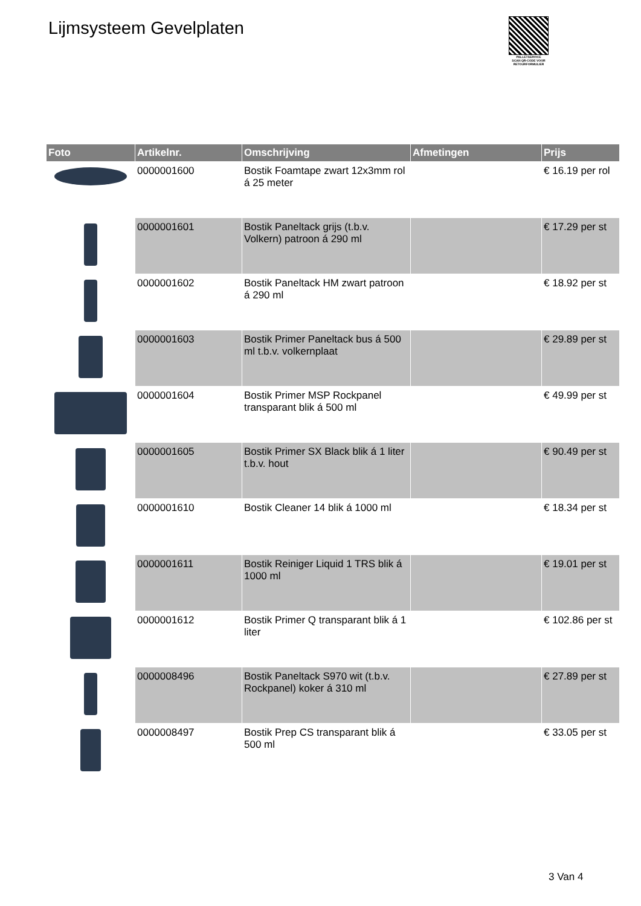Lijmsysteem Gevelplaten
PALLETSERVICE
SCAN QR-CODE VOOR RETOURFORMULIER
| Foto | Artikelnr. | Omschrijving | Afmetingen | Prijs |
| --- | --- | --- | --- | --- |
| | 0000001600 | Bostik Foamtape zwart 12x3mm rol á 25 meter | | € 16.19 per rol |
| | 0000001601 | Bostik Paneltack grijs (t.b.v. Volkern) patroon á 290 ml | | € 17.29 per st |
| | 0000001602 | Bostik Paneltack HM zwart patroon á 290 ml | | € 18.92 per st |
| | 0000001603 | Bostik Primer Paneltack bus á 500 ml t.b.v. volkernplaat | | € 29.89 per st |
| | 0000001604 | Bostik Primer MSP Rockpanel transparant blik á 500 ml | | € 49.99 per st |
| | 0000001605 | Bostik Primer SX Black blik á 1 liter t.b.v. hout | | € 90.49 per st |
| | 0000001610 | Bostik Cleaner 14 blik á 1000 ml | | € 18.34 per st |
| | 0000001611 | Bostik Reiniger Liquid 1 TRS blik á 1000 ml | | € 19.01 per st |
| | 0000001612 | Bostik Primer Q transparant blik á 1 liter | | € 102.86 per st |
| | 0000008496 | Bostik Paneltack S970 wit (t.b.v. Rockpanel) koker á 310 ml | | € 27.89 per st |
| | 0000008497 | Bostik Prep CS transparant blik á 500 ml | | € 33.05 per st |
3 Van 4